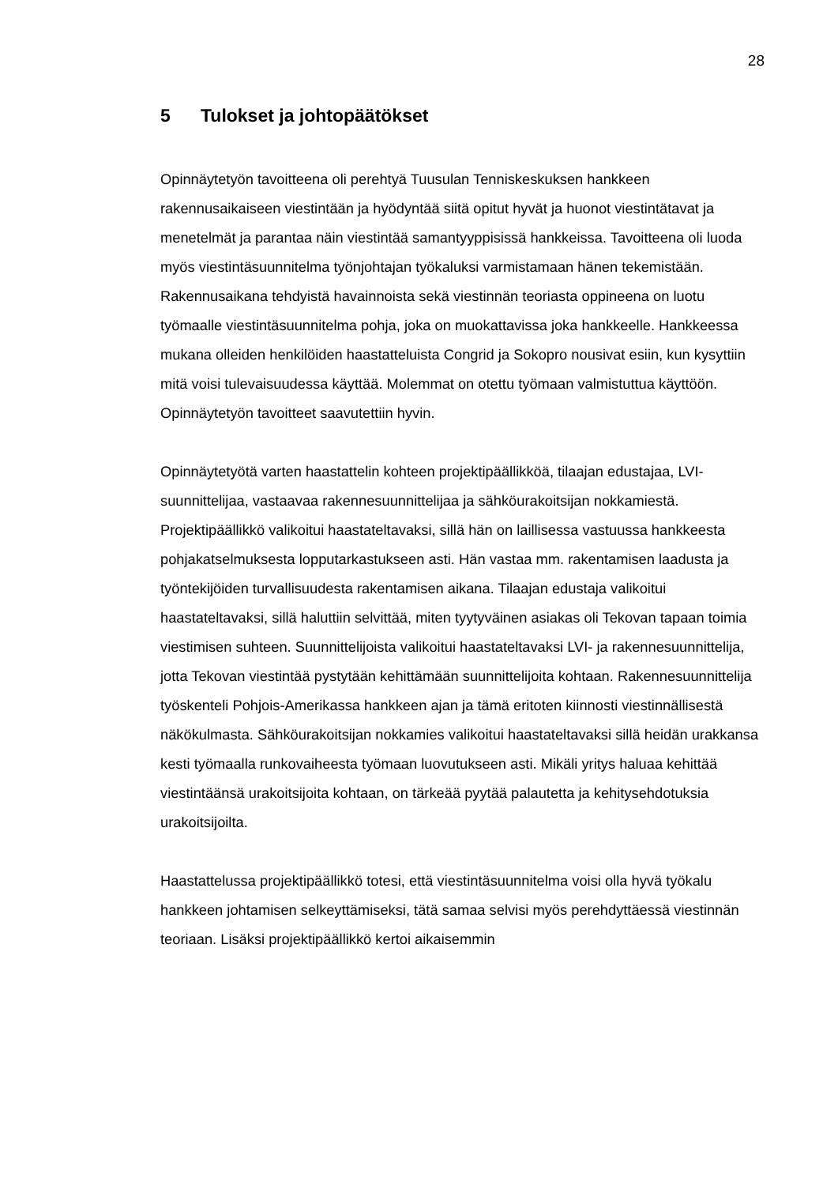28
5 Tulokset ja johtopäätökset
Opinnäytetyön tavoitteena oli perehtyä Tuusulan Tenniskeskuksen hankkeen rakennusaikaiseen viestintään ja hyödyntää siitä opitut hyvät ja huonot viestintätavat ja menetelmät ja parantaa näin viestintää samantyyppisissä hankkeissa. Tavoitteena oli luoda myös viestintäsuunnitelma työnjohtajan työkaluksi varmistamaan hänen tekemistään. Rakennusaikana tehdyistä havainnoista sekä viestinnän teoriasta oppineena on luotu työmaalle viestintäsuunnitelma pohja, joka on muokattavissa joka hankkeelle. Hankkeessa mukana olleiden henkilöiden haastatteluista Congrid ja Sokopro nousivat esiin, kun kysyttiin mitä voisi tulevaisuudessa käyttää. Molemmat on otettu työmaan valmistuttua käyttöön. Opinnäytetyön tavoitteet saavutettiin hyvin.
Opinnäytetyötä varten haastattelin kohteen projektipäällikköä, tilaajan edustajaa, LVI-suunnittelijaa, vastaavaa rakennesuunnittelijaa ja sähköurakoitsijan nokkamiestä. Projektipäällikkö valikoitui haastateltavaksi, sillä hän on laillisessa vastuussa hankkeesta pohjakatselmuksesta lopputarkastukseen asti. Hän vastaa mm. rakentamisen laadusta ja työntekijöiden turvallisuudesta rakentamisen aikana. Tilaajan edustaja valikoitui haastateltavaksi, sillä haluttiin selvittää, miten tyytyväinen asiakas oli Tekovan tapaan toimia viestimisen suhteen. Suunnittelijoista valikoitui haastateltavaksi LVI- ja rakennesuunnittelija, jotta Tekovan viestintää pystytään kehittämään suunnittelijoita kohtaan. Rakennesuunnittelija työskenteli Pohjois-Amerikassa hankkeen ajan ja tämä eritoten kiinnosti viestinnällisestä näkökulmasta. Sähköurakoitsijan nokkamies valikoitui haastateltavaksi sillä heidän urakkansa kesti työmaalla runkovaiheesta työmaan luovutukseen asti. Mikäli yritys haluaa kehittää viestintäänsä urakoitsijoita kohtaan, on tärkeää pyytää palautetta ja kehitysehdotuksia urakoitsijoilta.
Haastattelussa projektipäällikkö totesi, että viestintäsuunnitelma voisi olla hyvä työkalu hankkeen johtamisen selkeyttämiseksi, tätä samaa selvisi myös perehdyttäessä viestinnän teoriaan. Lisäksi projektipäällikkö kertoi aikaisemmin